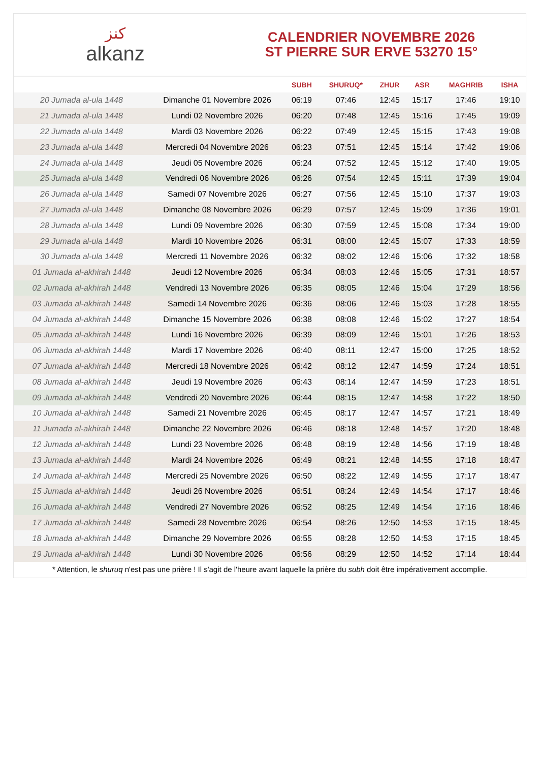كنز
alkanz
CALENDRIER NOVEMBRE 2026
ST PIERRE SUR ERVE 53270 15°
| | | SUBH | SHURUQ* | ZHUR | ASR | MAGHRIB | ISHA |
| --- | --- | --- | --- | --- | --- | --- | --- |
| 20 Jumada al-ula 1448 | Dimanche 01 Novembre 2026 | 06:19 | 07:46 | 12:45 | 15:17 | 17:46 | 19:10 |
| 21 Jumada al-ula 1448 | Lundi 02 Novembre 2026 | 06:20 | 07:48 | 12:45 | 15:16 | 17:45 | 19:09 |
| 22 Jumada al-ula 1448 | Mardi 03 Novembre 2026 | 06:22 | 07:49 | 12:45 | 15:15 | 17:43 | 19:08 |
| 23 Jumada al-ula 1448 | Mercredi 04 Novembre 2026 | 06:23 | 07:51 | 12:45 | 15:14 | 17:42 | 19:06 |
| 24 Jumada al-ula 1448 | Jeudi 05 Novembre 2026 | 06:24 | 07:52 | 12:45 | 15:12 | 17:40 | 19:05 |
| 25 Jumada al-ula 1448 | Vendredi 06 Novembre 2026 | 06:26 | 07:54 | 12:45 | 15:11 | 17:39 | 19:04 |
| 26 Jumada al-ula 1448 | Samedi 07 Novembre 2026 | 06:27 | 07:56 | 12:45 | 15:10 | 17:37 | 19:03 |
| 27 Jumada al-ula 1448 | Dimanche 08 Novembre 2026 | 06:29 | 07:57 | 12:45 | 15:09 | 17:36 | 19:01 |
| 28 Jumada al-ula 1448 | Lundi 09 Novembre 2026 | 06:30 | 07:59 | 12:45 | 15:08 | 17:34 | 19:00 |
| 29 Jumada al-ula 1448 | Mardi 10 Novembre 2026 | 06:31 | 08:00 | 12:45 | 15:07 | 17:33 | 18:59 |
| 30 Jumada al-ula 1448 | Mercredi 11 Novembre 2026 | 06:32 | 08:02 | 12:46 | 15:06 | 17:32 | 18:58 |
| 01 Jumada al-akhirah 1448 | Jeudi 12 Novembre 2026 | 06:34 | 08:03 | 12:46 | 15:05 | 17:31 | 18:57 |
| 02 Jumada al-akhirah 1448 | Vendredi 13 Novembre 2026 | 06:35 | 08:05 | 12:46 | 15:04 | 17:29 | 18:56 |
| 03 Jumada al-akhirah 1448 | Samedi 14 Novembre 2026 | 06:36 | 08:06 | 12:46 | 15:03 | 17:28 | 18:55 |
| 04 Jumada al-akhirah 1448 | Dimanche 15 Novembre 2026 | 06:38 | 08:08 | 12:46 | 15:02 | 17:27 | 18:54 |
| 05 Jumada al-akhirah 1448 | Lundi 16 Novembre 2026 | 06:39 | 08:09 | 12:46 | 15:01 | 17:26 | 18:53 |
| 06 Jumada al-akhirah 1448 | Mardi 17 Novembre 2026 | 06:40 | 08:11 | 12:47 | 15:00 | 17:25 | 18:52 |
| 07 Jumada al-akhirah 1448 | Mercredi 18 Novembre 2026 | 06:42 | 08:12 | 12:47 | 14:59 | 17:24 | 18:51 |
| 08 Jumada al-akhirah 1448 | Jeudi 19 Novembre 2026 | 06:43 | 08:14 | 12:47 | 14:59 | 17:23 | 18:51 |
| 09 Jumada al-akhirah 1448 | Vendredi 20 Novembre 2026 | 06:44 | 08:15 | 12:47 | 14:58 | 17:22 | 18:50 |
| 10 Jumada al-akhirah 1448 | Samedi 21 Novembre 2026 | 06:45 | 08:17 | 12:47 | 14:57 | 17:21 | 18:49 |
| 11 Jumada al-akhirah 1448 | Dimanche 22 Novembre 2026 | 06:46 | 08:18 | 12:48 | 14:57 | 17:20 | 18:48 |
| 12 Jumada al-akhirah 1448 | Lundi 23 Novembre 2026 | 06:48 | 08:19 | 12:48 | 14:56 | 17:19 | 18:48 |
| 13 Jumada al-akhirah 1448 | Mardi 24 Novembre 2026 | 06:49 | 08:21 | 12:48 | 14:55 | 17:18 | 18:47 |
| 14 Jumada al-akhirah 1448 | Mercredi 25 Novembre 2026 | 06:50 | 08:22 | 12:49 | 14:55 | 17:17 | 18:47 |
| 15 Jumada al-akhirah 1448 | Jeudi 26 Novembre 2026 | 06:51 | 08:24 | 12:49 | 14:54 | 17:17 | 18:46 |
| 16 Jumada al-akhirah 1448 | Vendredi 27 Novembre 2026 | 06:52 | 08:25 | 12:49 | 14:54 | 17:16 | 18:46 |
| 17 Jumada al-akhirah 1448 | Samedi 28 Novembre 2026 | 06:54 | 08:26 | 12:50 | 14:53 | 17:15 | 18:45 |
| 18 Jumada al-akhirah 1448 | Dimanche 29 Novembre 2026 | 06:55 | 08:28 | 12:50 | 14:53 | 17:15 | 18:45 |
| 19 Jumada al-akhirah 1448 | Lundi 30 Novembre 2026 | 06:56 | 08:29 | 12:50 | 14:52 | 17:14 | 18:44 |
* Attention, le shuruq n'est pas une prière ! Il s'agit de l'heure avant laquelle la prière du subh doit être impérativement accomplie.